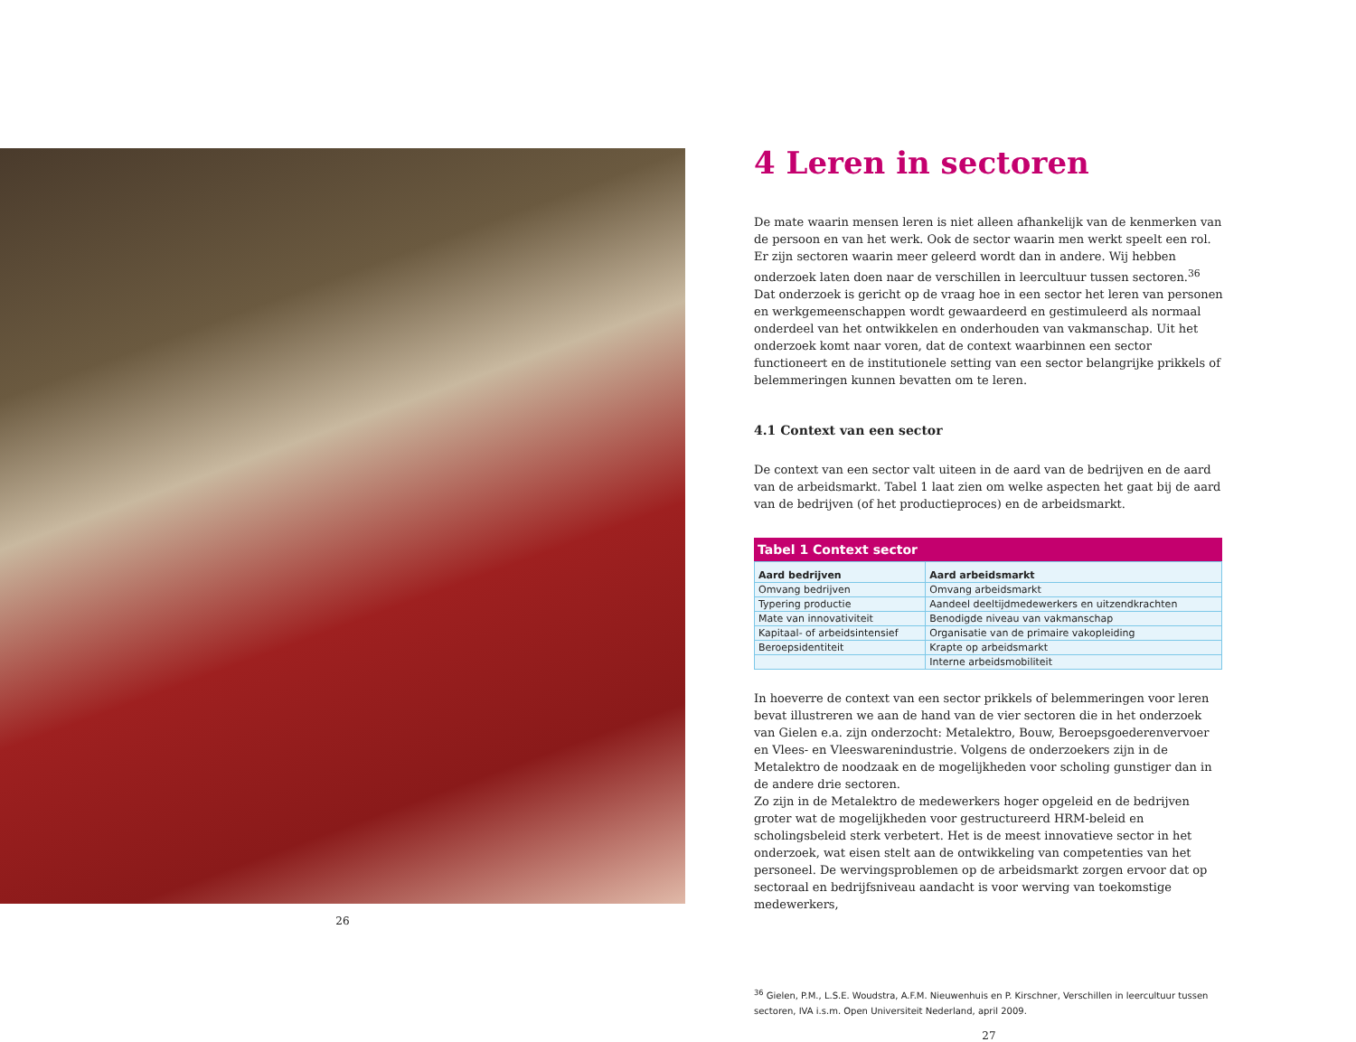26
4 Leren in sectoren
De mate waarin mensen leren is niet alleen afhankelijk van de kenmerken van de persoon en van het werk. Ook de sector waarin men werkt speelt een rol. Er zijn sectoren waarin meer geleerd wordt dan in andere. Wij hebben onderzoek laten doen naar de verschillen in leercultuur tussen sectoren.<sup>36</sup> Dat onderzoek is gericht op de vraag hoe in een sector het leren van personen en werkgemeenschappen wordt gewaardeerd en gestimuleerd als normaal onderdeel van het ontwikkelen en onderhouden van vakmanschap. Uit het onderzoek komt naar voren, dat de context waarbinnen een sector functioneert en de institutionele setting van een sector belangrijke prikkels of belemmeringen kunnen bevatten om te leren.
4.1 Context van een sector
De context van een sector valt uiteen in de aard van de bedrijven en de aard van de arbeidsmarkt. Tabel 1 laat zien om welke aspecten het gaat bij de aard van de bedrijven (of het productieproces) en de arbeidsmarkt.
Tabel 1 Context sector
| Aard bedrijven | Aard arbeidsmarkt |
| --- | --- |
| Omvang bedrijven | Omvang arbeidsmarkt |
| Typering productie | Aandeel deeltijdmedewerkers en uitzendkrachten |
| Mate van innovativiteit | Benodigde niveau van vakmanschap |
| Kapitaal- of arbeidsintensief | Organisatie van de primaire vakopleiding |
| Beroepsidentiteit | Krapte op arbeidsmarkt |
| | Interne arbeidsmobiliteit |
In hoeverre de context van een sector prikkels of belemmeringen voor leren bevat illustreren we aan de hand van de vier sectoren die in het onderzoek van Gielen e.a. zijn onderzocht: Metalektro, Bouw, Beroepsgoederenvervoer en Vlees- en Vleeswarenindustrie. Volgens de onderzoekers zijn in de Metalektro de noodzaak en de mogelijkheden voor scholing gunstiger dan in de andere drie sectoren.
Zo zijn in de Metalektro de medewerkers hoger opgeleid en de bedrijven groter wat de mogelijkheden voor gestructureerd HRM-beleid en scholingsbeleid sterk verbetert. Het is de meest innovatieve sector in het onderzoek, wat eisen stelt aan de ontwikkeling van competenties van het personeel. De wervingsproblemen op de arbeidsmarkt zorgen ervoor dat op sectoraal en bedrijfsniveau aandacht is voor werving van toekomstige medewerkers,
<sup>36</sup> Gielen, P.M., L.S.E. Woudstra, A.F.M. Nieuwenhuis en P. Kirschner, Verschillen in leercultuur tussen sectoren, IVA i.s.m. Open Universiteit Nederland, april 2009.
27